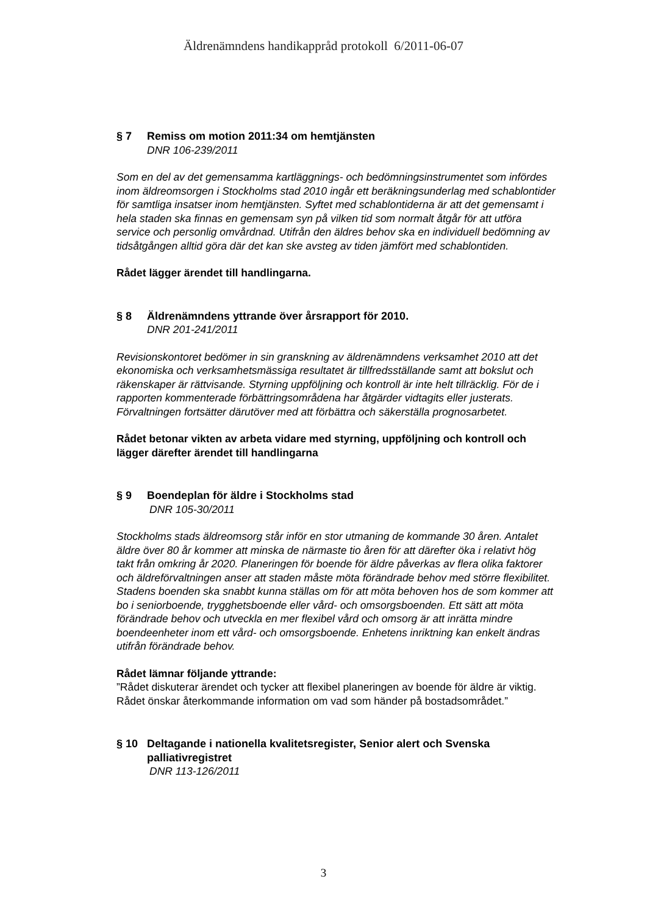Äldrenämndens handikappråd protokoll 6/2011-06-07
§ 7 Remiss om motion 2011:34 om hemtjänsten
DNR 106-239/2011
Som en del av det gemensamma kartläggnings- och bedömningsinstrumentet som infördes inom äldreomsorgen i Stockholms stad 2010 ingår ett beräkningsunderlag med schablontider för samtliga insatser inom hemtjänsten. Syftet med schablontiderna är att det gemensamt i hela staden ska finnas en gemensam syn på vilken tid som normalt åtgår för att utföra service och personlig omvårdnad. Utifrån den äldres behov ska en individuell bedömning av tidsåtgången alltid göra där det kan ske avsteg av tiden jämfört med schablontiden.
Rådet lägger ärendet till handlingarna.
§ 8 Äldrenämndens yttrande över årsrapport för 2010.
DNR 201-241/2011
Revisionskontoret bedömer in sin granskning av äldrenämndens verksamhet 2010 att det ekonomiska och verksamhetsmässiga resultatet är tillfredsställande samt att bokslut och räkenskaper är rättvisande. Styrning uppföljning och kontroll är inte helt tillräcklig. För de i rapporten kommenterade förbättringsområdena har åtgärder vidtagits eller justerats. Förvaltningen fortsätter därutöver med att förbättra och säkerställa prognosarbetet.
Rådet betonar vikten av arbeta vidare med styrning, uppföljning och kontroll och lägger därefter ärendet till handlingarna
§ 9 Boendeplan för äldre i Stockholms stad
DNR 105-30/2011
Stockholms stads äldreomsorg står inför en stor utmaning de kommande 30 åren. Antalet äldre över 80 år kommer att minska de närmaste tio åren för att därefter öka i relativt hög takt från omkring år 2020. Planeringen för boende för äldre påverkas av flera olika faktorer och äldreförvaltningen anser att staden måste möta förändrade behov med större flexibilitet. Stadens boenden ska snabbt kunna ställas om för att möta behoven hos de som kommer att bo i seniorboende, trygghetsboende eller vård- och omsorgsboenden. Ett sätt att möta förändrade behov och utveckla en mer flexibel vård och omsorg är att inrätta mindre boendeenheter inom ett vård- och omsorgsboende. Enhetens inriktning kan enkelt ändras utifrån förändrade behov.
Rådet lämnar följande yttrande:
”Rådet diskuterar ärendet och tycker att flexibel planeringen av boende för äldre är viktig. Rådet önskar återkommande information om vad som händer på bostadsområdet.”
§ 10 Deltagande i nationella kvalitetsregister, Senior alert och Svenska palliativregistret
DNR 113-126/2011
3